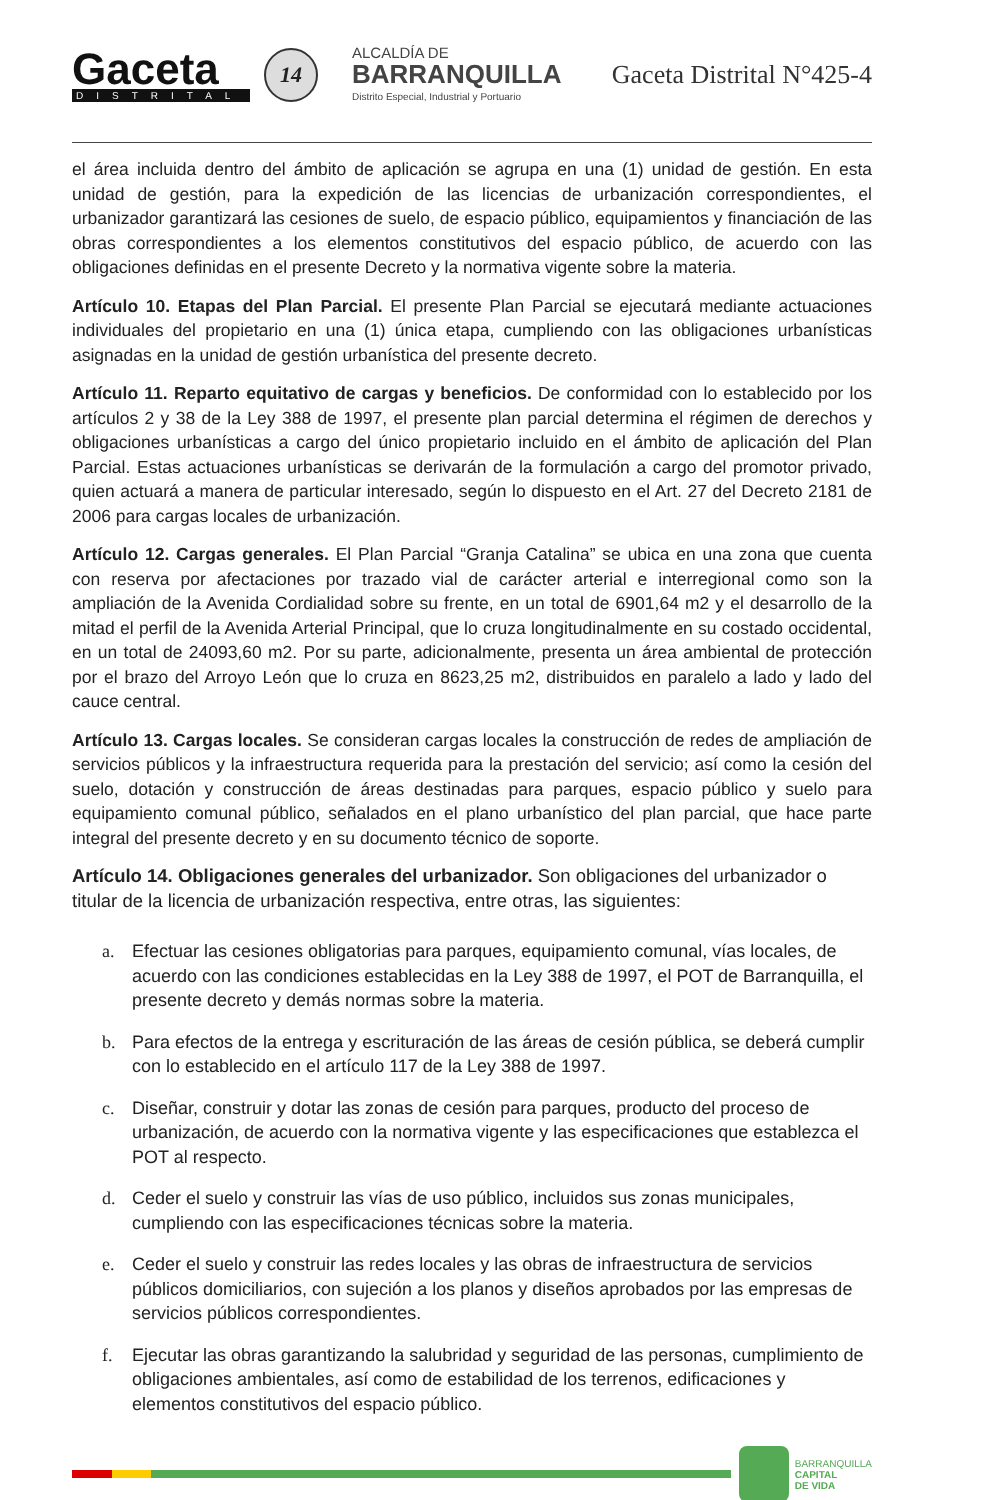Gaceta
DISTRITAL
14
ALCALDÍA DE
BARRANQUILLA
Distrito Especial, Industrial y Portuario
Gaceta Distrital N°425-4
el área incluida dentro del ámbito de aplicación se agrupa en una (1) unidad de gestión. En esta unidad de gestión, para la expedición de las licencias de urbanización correspondientes, el urbanizador garantizará las cesiones de suelo, de espacio público, equipamientos y financiación de las obras correspondientes a los elementos constitutivos del espacio público, de acuerdo con las obligaciones definidas en el presente Decreto y la normativa vigente sobre la materia.
Artículo 10. Etapas del Plan Parcial. El presente Plan Parcial se ejecutará mediante actuaciones individuales del propietario en una (1) única etapa, cumpliendo con las obligaciones urbanísticas asignadas en la unidad de gestión urbanística del presente decreto.
Artículo 11. Reparto equitativo de cargas y beneficios. De conformidad con lo establecido por los artículos 2 y 38 de la Ley 388 de 1997, el presente plan parcial determina el régimen de derechos y obligaciones urbanísticas a cargo del único propietario incluido en el ámbito de aplicación del Plan Parcial. Estas actuaciones urbanísticas se derivarán de la formulación a cargo del promotor privado, quien actuará a manera de particular interesado, según lo dispuesto en el Art. 27 del Decreto 2181 de 2006 para cargas locales de urbanización.
Artículo 12. Cargas generales. El Plan Parcial “Granja Catalina” se ubica en una zona que cuenta con reserva por afectaciones por trazado vial de carácter arterial e interregional como son la ampliación de la Avenida Cordialidad sobre su frente, en un total de 6901,64 m2 y el desarrollo de la mitad el perfil de la Avenida Arterial Principal, que lo cruza longitudinalmente en su costado occidental, en un total de 24093,60 m2. Por su parte, adicionalmente, presenta un área ambiental de protección por el brazo del Arroyo León que lo cruza en 8623,25 m2, distribuidos en paralelo a lado y lado del cauce central.
Artículo 13. Cargas locales. Se consideran cargas locales la construcción de redes de ampliación de servicios públicos y la infraestructura requerida para la prestación del servicio; así como la cesión del suelo, dotación y construcción de áreas destinadas para parques, espacio público y suelo para equipamiento comunal público, señalados en el plano urbanístico del plan parcial, que hace parte integral del presente decreto y en su documento técnico de soporte.
Artículo 14. Obligaciones generales del urbanizador. Son obligaciones del urbanizador o titular de la licencia de urbanización respectiva, entre otras, las siguientes:
a. Efectuar las cesiones obligatorias para parques, equipamiento comunal, vías locales, de acuerdo con las condiciones establecidas en la Ley 388 de 1997, el POT de Barranquilla, el presente decreto y demás normas sobre la materia.
b. Para efectos de la entrega y escrituración de las áreas de cesión pública, se deberá cumplir con lo establecido en el artículo 117 de la Ley 388 de 1997.
c. Diseñar, construir y dotar las zonas de cesión para parques, producto del proceso de urbanización, de acuerdo con la normativa vigente y las especificaciones que establezca el POT al respecto.
d. Ceder el suelo y construir las vías de uso público, incluidos sus zonas municipales, cumpliendo con las especificaciones técnicas sobre la materia.
e. Ceder el suelo y construir las redes locales y las obras de infraestructura de servicios públicos domiciliarios, con sujeción a los planos y diseños aprobados por las empresas de servicios públicos correspondientes.
f. Ejecutar las obras garantizando la salubridad y seguridad de las personas, cumplimiento de obligaciones ambientales, así como de estabilidad de los terrenos, edificaciones y elementos constitutivos del espacio público.
BARRANQUILLA
CAPITAL
DE VIDA